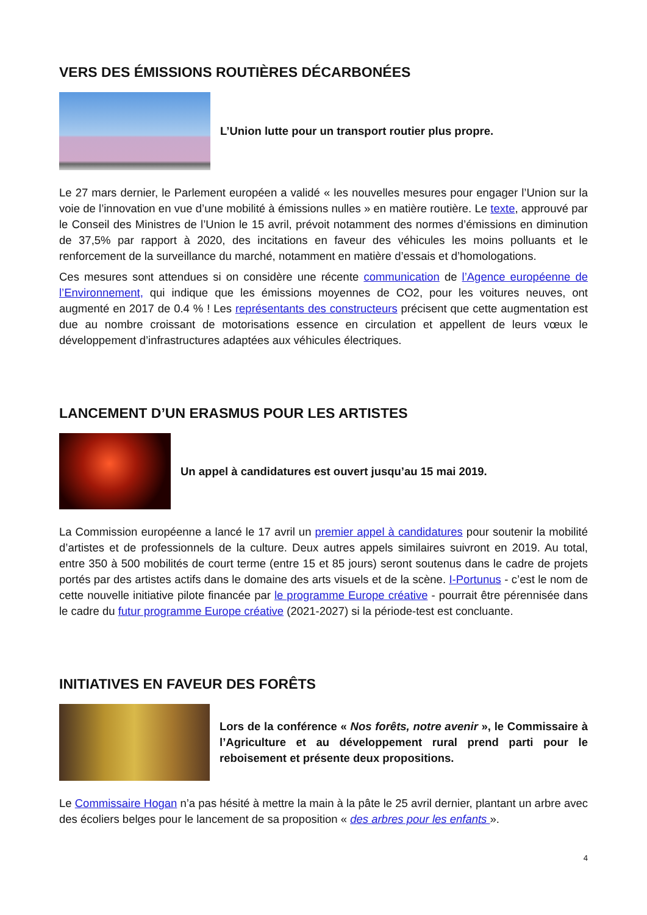VERS DES ÉMISSIONS ROUTIÈRES DÉCARBONÉES
L’Union lutte pour un transport routier plus propre.
Le 27 mars dernier, le Parlement européen a validé « les nouvelles mesures pour engager l’Union sur la voie de l’innovation en vue d’une mobilité à émissions nulles » en matière routière. Le texte, approuvé par le Conseil des Ministres de l’Union le 15 avril, prévoit notamment des normes d’émissions en diminution de 37,5% par rapport à 2020, des incitations en faveur des véhicules les moins polluants et le renforcement de la surveillance du marché, notamment en matière d’essais et d’homologations.
Ces mesures sont attendues si on considère une récente communication de l’Agence européenne de l’Environnement, qui indique que les émissions moyennes de CO2, pour les voitures neuves, ont augmenté en 2017 de 0.4 % ! Les représentants des constructeurs précisent que cette augmentation est due au nombre croissant de motorisations essence en circulation et appellent de leurs vœux le développement d’infrastructures adaptées aux véhicules électriques.
LANCEMENT D’UN ERASMUS POUR LES ARTISTES
Un appel à candidatures est ouvert jusqu’au 15 mai 2019.
La Commission européenne a lancé le 17 avril un premier appel à candidatures pour soutenir la mobilité d’artistes et de professionnels de la culture. Deux autres appels similaires suivront en 2019. Au total, entre 350 à 500 mobilités de court terme (entre 15 et 85 jours) seront soutenus dans le cadre de projets portés par des artistes actifs dans le domaine des arts visuels et de la scène. I-Portunus - c’est le nom de cette nouvelle initiative pilote financée par le programme Europe créative - pourrait être pérennisée dans le cadre du futur programme Europe créative (2021-2027) si la période-test est concluante.
INITIATIVES EN FAVEUR DES FORÊTS
Lors de la conférence « Nos forêts, notre avenir », le Commissaire à l’Agriculture et au développement rural prend parti pour le reboisement et présente deux propositions.
Le Commissaire Hogan n’a pas hésité à mettre la main à la pâte le 25 avril dernier, plantant un arbre avec des écoliers belges pour le lancement de sa proposition « des arbres pour les enfants ».
4